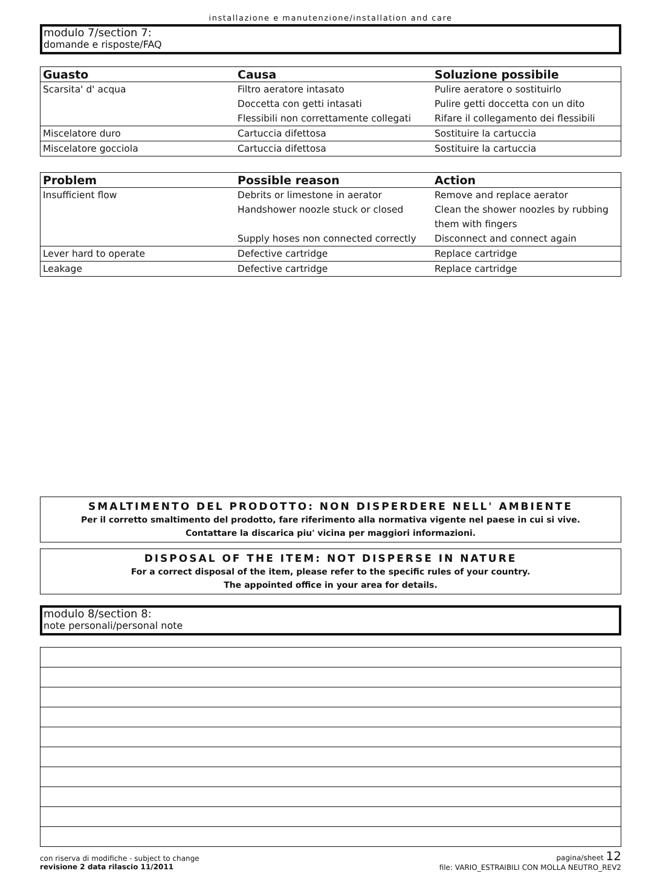installazione e manutenzione/installation and care
modulo 7/section 7:
domande e risposte/FAQ
| Guasto | Causa | Soluzione possibile |
| --- | --- | --- |
| Scarsita' d' acqua | Filtro aeratore intasato | Pulire aeratore o sostituirlo |
| | Doccetta con getti intasati | Pulire getti doccetta con un dito |
| | Flessibili non correttamente collegati | Rifare il collegamento dei flessibili |
| Miscelatore duro | Cartuccia difettosa | Sostituire la cartuccia |
| Miscelatore gocciola | Cartuccia difettosa | Sostituire la cartuccia |
| Problem | Possible reason | Action |
| --- | --- | --- |
| Insufficient flow | Debrits or limestone in aerator | Remove and replace aerator |
| | Handshower noozle stuck or closed | Clean the shower noozles by rubbing them with fingers |
| | Supply hoses non connected correctly | Disconnect and connect again |
| Lever hard to operate | Defective cartridge | Replace cartridge |
| Leakage | Defective cartridge | Replace cartridge |
SMALTIMENTO DEL PRODOTTO: NON DISPERDERE NELL' AMBIENTE
Per il corretto smaltimento del prodotto, fare riferimento alla normativa vigente nel paese in cui si vive.
Contattare la discarica piu' vicina per maggiori informazioni.
DISPOSAL OF THE ITEM: NOT DISPERSE IN NATURE
For a correct disposal of the item, please refer to the specific rules of your country.
The appointed office in your area for details.
modulo 8/section 8:
note personali/personal note
con riserva di modifiche - subject to change
revisione 2 data rilascio 11/2011
pagina/sheet 12
file: VARIO_ESTRAIBILI CON MOLLA NEUTRO_REV2